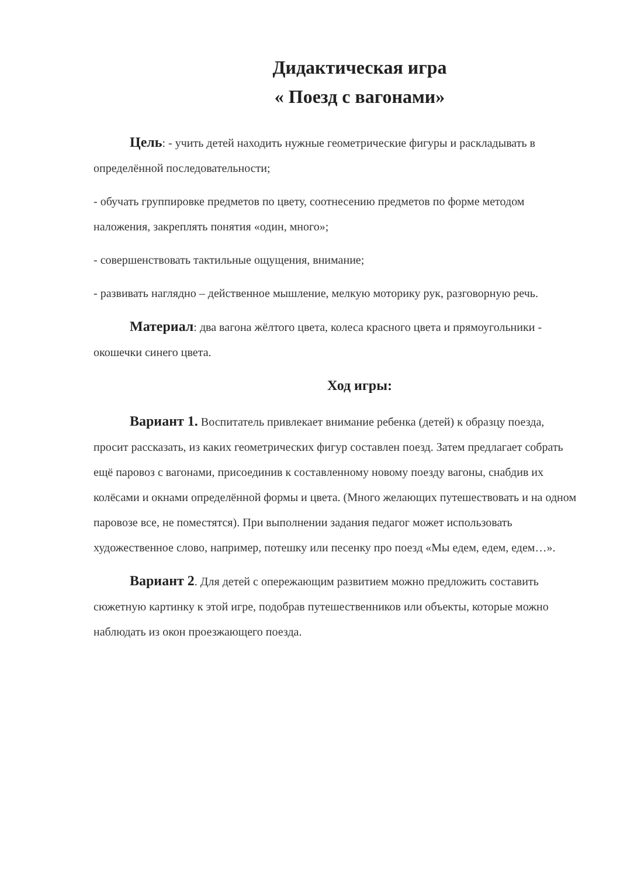Дидактическая игра
« Поезд с вагонами»
Цель: - учить детей находить нужные геометрические фигуры и раскладывать в определённой последовательности;
- обучать группировке предметов по цвету, соотнесению предметов по форме методом наложения, закреплять понятия «один, много»;
- совершенствовать тактильные ощущения, внимание;
- развивать наглядно – действенное мышление, мелкую моторику рук, разговорную речь.
Материал: два вагона жёлтого цвета, колеса красного цвета и прямоугольники - окошечки синего цвета.
Ход игры:
Вариант 1. Воспитатель привлекает внимание ребенка (детей) к образцу поезда, просит рассказать, из каких геометрических фигур составлен поезд. Затем предлагает собрать ещё паровоз с вагонами, присоединив к составленному новому поезду вагоны, снабдив их колёсами и окнами определённой формы и цвета. (Много желающих путешествовать и на одном паровозе все, не поместятся). При выполнении задания педагог может использовать художественное слово, например, потешку или песенку про поезд «Мы едем, едем, едем…».
Вариант 2. Для детей с опережающим развитием можно предложить составить сюжетную картинку к этой игре, подобрав путешественников или объекты, которые можно наблюдать из окон проезжающего поезда.